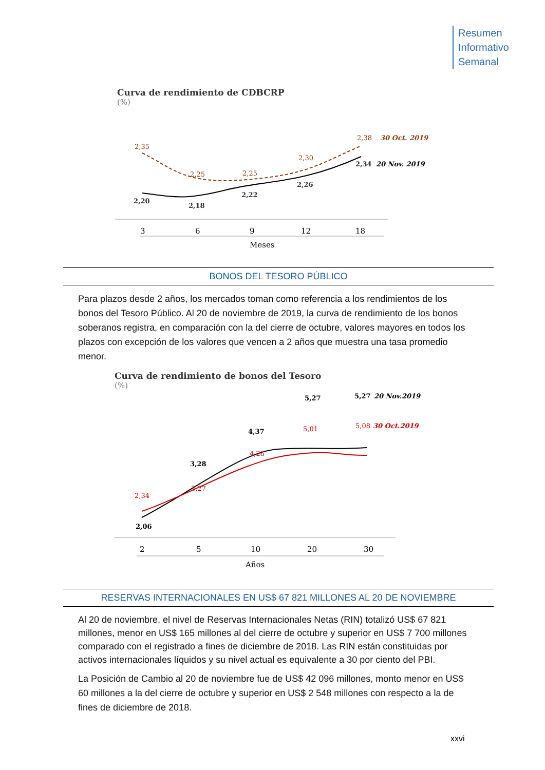Resumen
Informativo
Semanal
Curva de rendimiento de CDBCRP
(%)
2,35
2,25
2,25
2,30
2,38
30 Oct. 2019
2,20
2,18
2,22
2,26
2,34
20 Nov. 2019
3
6
9
12
18
Meses
BONOS DEL TESORO PÚBLICO
Para plazos desde 2 años, los mercados toman como referencia a los rendimientos de los bonos del Tesoro Público. Al 20 de noviembre de 2019, la curva de rendimiento de los bonos soberanos registra, en comparación con la del cierre de octubre, valores mayores en todos los plazos con excepción de los valores que vencen a 2 años que muestra una tasa promedio menor.
Curva de rendimiento de bonos del Tesoro
(%)
2,06
3,28
4,37
5,27
5,27
20 Nov.2019
2,34
3,27
4,26
5,01
5,08
30 Oct.2019
2
5
10
20
30
Años
RESERVAS INTERNACIONALES EN US$ 67 821 MILLONES AL 20 DE NOVIEMBRE
Al 20 de noviembre, el nivel de Reservas Internacionales Netas (RIN) totalizó US$ 67 821 millones, menor en US$ 165 millones al del cierre de octubre y superior en US$ 7 700 millones comparado con el registrado a fines de diciembre de 2018. Las RIN están constituidas por activos internacionales líquidos y su nivel actual es equivalente a 30 por ciento del PBI.
La Posición de Cambio al 20 de noviembre fue de US$ 42 096 millones, monto menor en US$ 60 millones a la del cierre de octubre y superior en US$ 2 548 millones con respecto a la de fines de diciembre de 2018.
xxvi